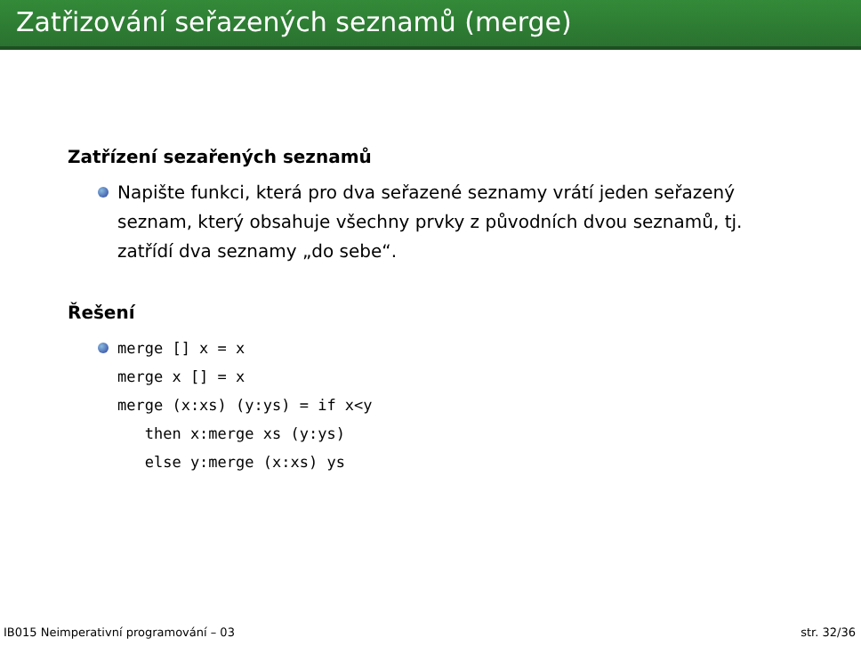Zatřizování seřazených seznamů (merge)
Zatřízení sezařených seznamů
Napište funkci, která pro dva seřazené seznamy vrátí jeden seřazený seznam, který obsahuje všechny prvky z původních dvou seznamů, tj. zatřídí dva seznamy „do sebe“.
Řešení
merge [] x = x
merge x [] = x
merge (x:xs) (y:ys) = if x<y
   then x:merge xs (y:ys)
   else y:merge (x:xs) ys
IB015 Neimperativní programování – 03 str. 32/36